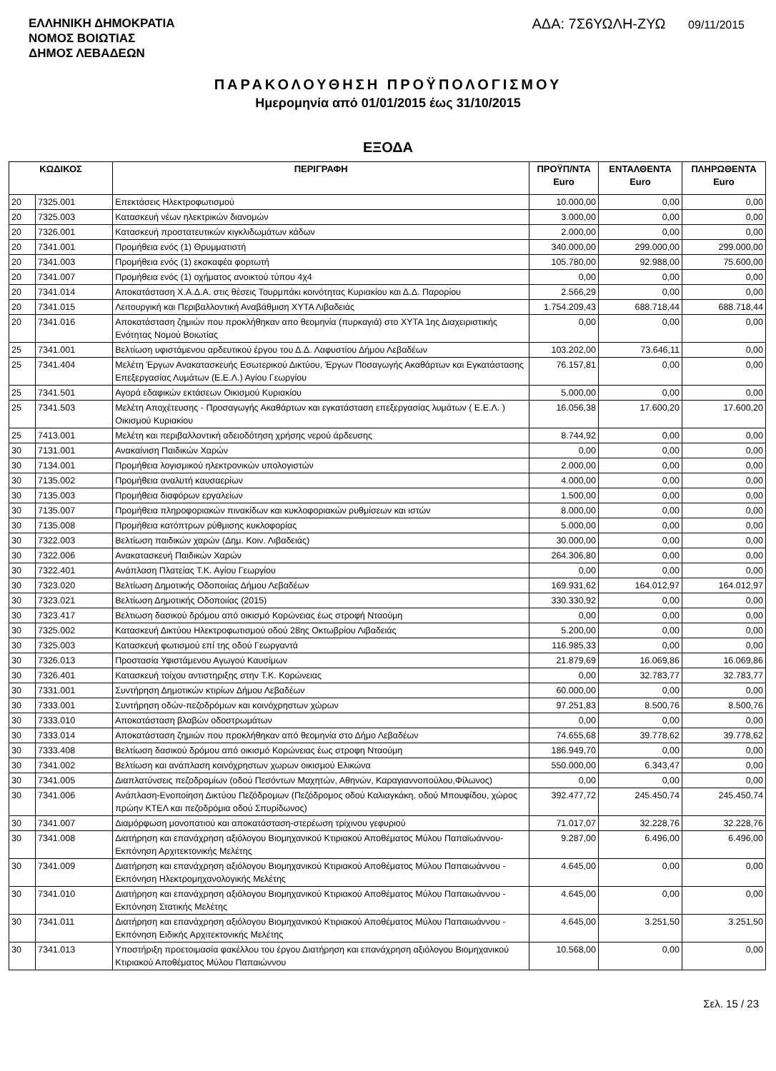ΕΛΛΗΝΙΚΗ ΔΗΜΟΚΡΑΤΙΑ
ΝΟΜΟΣ ΒΟΙΩΤΙΑΣ
ΔΗΜΟΣ ΛΕΒΑΔΕΩΝ
ΑΔΑ: 7Σ6ΥΩΛΗ-ΖΥΩ 09/11/2015
ΠΑΡΑΚΟΛΟΥΘΗΣΗ ΠΡΟΫΠΟΛΟΓΙΣΜΟΥ
Ημερομηνία από 01/01/2015 έως 31/10/2015
ΕΞΟΔΑ
| ΚΩΔΙΚΟΣ | | ΠΕΡΙΓΡΑΦΗ | ΠΡΟΫΠ/ΝΤΑ Euro | ΕΝΤΑΛΘΕΝΤΑ Euro | ΠΛΗΡΩΘΕΝΤΑ Euro |
| --- | --- | --- | --- | --- | --- |
| 20 | 7325.001 | Επεκτάσεις Ηλεκτροφωτισμού | 10.000,00 | 0,00 | 0,00 |
| 20 | 7325.003 | Κατασκευή νέων ηλεκτρικών διανομών | 3.000,00 | 0,00 | 0,00 |
| 20 | 7326.001 | Κατασκευή προστατευτικών κιγκλιδωμάτων κάδων | 2.000,00 | 0,00 | 0,00 |
| 20 | 7341.001 | Προμήθεια ενός (1) Θρυμματιστή | 340.000,00 | 299.000,00 | 299.000,00 |
| 20 | 7341.003 | Προμήθεια ενός (1) εκσκαφέα φορτωτή | 105.780,00 | 92.988,00 | 75.600,00 |
| 20 | 7341.007 | Προμήθεια ενός (1) οχήματος ανοικτού τύπου 4χ4 | 0,00 | 0,00 | 0,00 |
| 20 | 7341.014 | Αποκατάσταση Χ.Α.Δ.Α. στις θέσεις Τουρμπάκι κοινότητας Κυριακίου και Δ.Δ. Παρορίου | 2.566,29 | 0,00 | 0,00 |
| 20 | 7341.015 | Λειτουργική και Περιβαλλοντική Αναβάθμιση ΧΥΤΑ Λιβαδειάς | 1.754.209,43 | 688.718,44 | 688.718,44 |
| 20 | 7341.016 | Αποκατάσταση ζημιών που προκλήθηκαν απο θεομηνία (πυρκαγιά) στο ΧΥΤΑ 1ης Διαχειριστικής Ενότητας Νομού Βοιωτίας | 0,00 | 0,00 | 0,00 |
| 25 | 7341.001 | Βελτίωση υφιστάμενου αρδευτικού έργου του Δ.Δ. Λαφυστίου Δήμου Λεβαδέων | 103.202,00 | 73.646,11 | 0,00 |
| 25 | 7341.404 | Μελέτη Έργων Ανακατασκευής Εσωτερικού Δικτύου, Έργων Ποσαγωγής Ακαθάρτων και Εγκατάστασης Επεξεργασίας Λυμάτων (Ε.Ε.Λ.) Αγίου Γεωργίου | 76.157,81 | 0,00 | 0,00 |
| 25 | 7341.501 | Αγορά εδαφικών εκτάσεων Οικισμού Κυριακίου | 5.000,00 | 0,00 | 0,00 |
| 25 | 7341.503 | Μελέτη Αποχέτευσης - Προσαγωγής Ακαθάρτων και εγκατάσταση επεξεργασίας λυμάτων ( Ε.Ε.Λ. ) Οικισμού Κυριακίου | 16.056,38 | 17.600,20 | 17.600,20 |
| 25 | 7413.001 | Μελέτη και περιβαλλοντική αδειοδότηση χρήσης νερού άρδευσης | 8.744,92 | 0,00 | 0,00 |
| 30 | 7131.001 | Ανακαίνιση Παιδικών Χαρών | 0,00 | 0,00 | 0,00 |
| 30 | 7134.001 | Προμήθεια λογισμικού ηλεκτρονικών υπολογιστών | 2.000,00 | 0,00 | 0,00 |
| 30 | 7135.002 | Προμήθεια αναλυτή καυσαερίων | 4.000,00 | 0,00 | 0,00 |
| 30 | 7135.003 | Προμήθεια διαφόρων εργαλείων | 1.500,00 | 0,00 | 0,00 |
| 30 | 7135.007 | Προμήθεια πληροφοριακών πινακίδων και κυκλοφοριακών ρυθμίσεων και ιστών | 8.000,00 | 0,00 | 0,00 |
| 30 | 7135.008 | Προμήθεια κατόπτρων ρύθμισης κυκλοφορίας | 5.000,00 | 0,00 | 0,00 |
| 30 | 7322.003 | Βελτίωση παιδικών χαρών (Δημ. Κοιν. Λιβαδειάς) | 30.000,00 | 0,00 | 0,00 |
| 30 | 7322.006 | Ανακατασκευή Παιδικών Χαρών | 264.306,80 | 0,00 | 0,00 |
| 30 | 7322.401 | Ανάπλαση Πλατείας Τ.Κ. Αγίου Γεωργίου | 0,00 | 0,00 | 0,00 |
| 30 | 7323.020 | Βελτίωση Δημοτικής Οδοποιίας Δήμου Λεβαδέων | 169.931,62 | 164.012,97 | 164.012,97 |
| 30 | 7323.021 | Βελτίωση Δημοτικής Οδοποιίας (2015) | 330.330,92 | 0,00 | 0,00 |
| 30 | 7323.417 | Βελτιωση δασικού δρόμου από οικισμό Κορώνειας έως στροφή Νταούμη | 0,00 | 0,00 | 0,00 |
| 30 | 7325.002 | Κατασκευή Δικτύου Ηλεκτροφωτισμού οδού 28ης Οκτωβρίου Λιβαδειάς | 5.200,00 | 0,00 | 0,00 |
| 30 | 7325.003 | Κατασκευή φωτισμού επί της οδού Γεωργαντά | 116.985,33 | 0,00 | 0,00 |
| 30 | 7326.013 | Προστασία Υφιστάμενου Αγωγού Καυσίμων | 21.879,69 | 16.069,86 | 16.069,86 |
| 30 | 7326.401 | Κατασκευή τοίχου αντιστηριξης στην Τ.Κ. Κορώνειας | 0,00 | 32.783,77 | 32.783,77 |
| 30 | 7331.001 | Συντήρηση Δημοτικών κτιρίων Δήμου Λεβαδέων | 60.000,00 | 0,00 | 0,00 |
| 30 | 7333.001 | Συντήρηση οδών-πεζοδρόμων και κοινόχρηστων χώρων | 97.251,83 | 8.500,76 | 8.500,76 |
| 30 | 7333.010 | Αποκατάσταση βλαβών οδοστρωμάτων | 0,00 | 0,00 | 0,00 |
| 30 | 7333.014 | Αποκατάσταση ζημιών που προκλήθηκαν από θεομηνία στο Δήμο Λεβαδέων | 74.655,68 | 39.778,62 | 39.778,62 |
| 30 | 7333.408 | Βελτίωση δασικού δρόμου από οικισμό Κορώνειας έως στροφη Νταούμη | 186.949,70 | 0,00 | 0,00 |
| 30 | 7341.002 | Βελτίωση και ανάπλαση κοινόχρηστων χωρων οικισμού Ελικώνα | 550.000,00 | 6.343,47 | 0,00 |
| 30 | 7341.005 | Διαπλατύνσεις πεζοδρομίων (οδού Πεσόντων Μαχητών, Αθηνών, Καραγιαννοπούλου,Φίλωνος) | 0,00 | 0,00 | 0,00 |
| 30 | 7341.006 | Ανάπλαση-Ενοποίηση Δικτύου Πεζόδρομων (Πεζόδρομος οδού Καλιαγκάκη, οδού Μπουφίδου, χώρος πρώην ΚΤΕΛ και πεζοδρόμια οδού Σπυρίδωνος) | 392.477,72 | 245.450,74 | 245.450,74 |
| 30 | 7341.007 | Διαμόρφωση μονοπατιού και αποκατάσταση-στερέωση τρίχινου γεφυριού | 71.017,07 | 32.228,76 | 32.228,76 |
| 30 | 7341.008 | Διατήρηση και επανάχρηση αξιόλογου Βιομηχανικού Κτιριακού Αποθέματος Μύλου Παπαϊωάννου-Εκπόνηση Αρχιτεκτονικής Μελέτης | 9.287,00 | 6.496,00 | 6.496,00 |
| 30 | 7341.009 | Διατήρηση και επανάχρηση αξιόλογου Βιομηχανικού Κτιριακού Αποθέματος Μύλου Παπαιωάννου - Εκπόνηση Ηλεκτρομηχανολογικής Μελέτης | 4.645,00 | 0,00 | 0,00 |
| 30 | 7341.010 | Διατήρηση και επανάχρηση αξιόλογου Βιομηχανικού Κτιριακού Αποθέματος Μύλου Παπαιωάννου - Εκπόνηση Στατικής Μελέτης | 4.645,00 | 0,00 | 0,00 |
| 30 | 7341.011 | Διατήρηση και επανάχρηση αξιόλογου Βιομηχανικού Κτιριακού Αποθέματος Μύλου Παπαιωάννου - Εκπόνηση Ειδικής Αρχιτεκτονικής Μελέτης | 4.645,00 | 3.251,50 | 3.251,50 |
| 30 | 7341.013 | Υποστήριξη προετοιμασία φακέλλου του έργου Διατήρηση και επανάχρηση αξιόλογου Βιομηχανικού Κτιριακού Αποθέματος Μύλου Παπαιώννου | 10.568,00 | 0,00 | 0,00 |
Σελ. 15 / 23